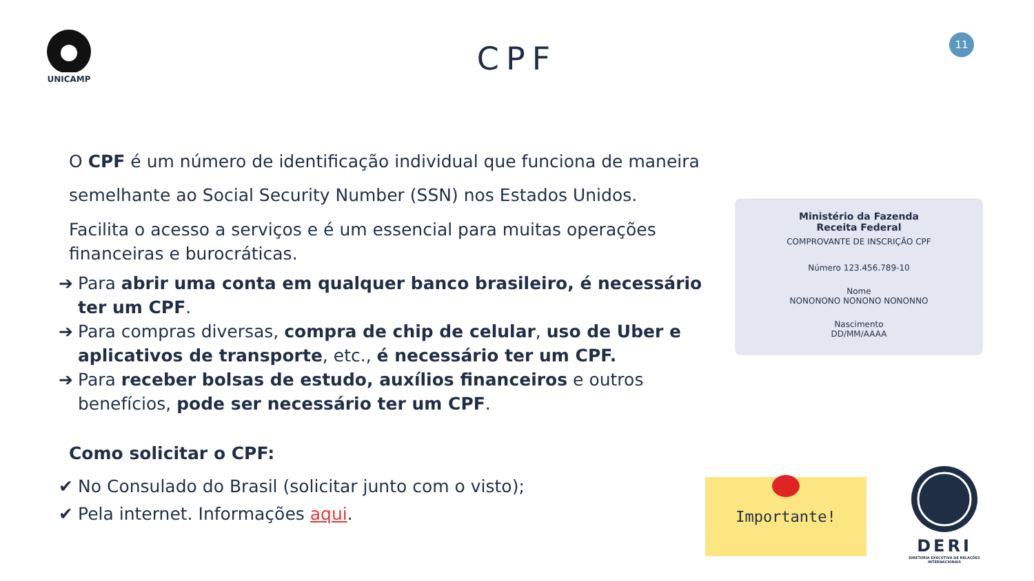UNICAMP
CPF
11
O CPF é um número de identificação individual que funciona de maneira semelhante ao Social Security Number (SSN) nos Estados Unidos.
Facilita o acesso a serviços e é um essencial para muitas operações financeiras e burocráticas.
➔ Para abrir uma conta em qualquer banco brasileiro, é necessário ter um CPF.
➔ Para compras diversas, compra de chip de celular, uso de Uber e aplicativos de transporte, etc., é necessário ter um CPF.
➔ Para receber bolsas de estudo, auxílios financeiros e outros benefícios, pode ser necessário ter um CPF.
Como solicitar o CPF:
✔ No Consulado do Brasil (solicitar junto com o visto);
✔ Pela internet. Informações aqui.
Ministério da Fazenda
Receita Federal
COMPROVANTE DE INSCRIÇÃO CPF
Número 123.456.789-10
Nome
NONONONO NONONO NONONNO
Nascimento
DD/MM/AAAA
Importante!
DERI
DIRETORIA EXECUTIVA DE RELAÇÕES INTERNACIONAIS